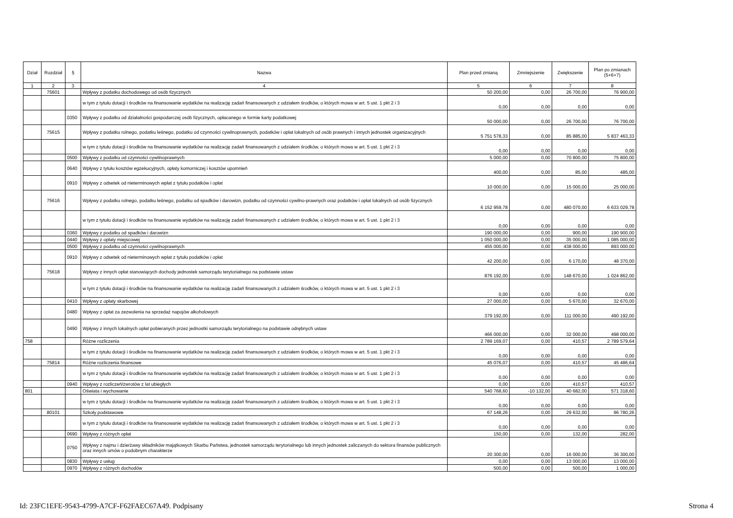| Dział | Rozdział | § | Nazwa | Plan przed zmianą | Zmniejszenie | Zwiększenie | Plan po zmianach (5+6+7) |
| --- | --- | --- | --- | --- | --- | --- | --- |
| 1 | 2 | 3 | 4 | 5 | 6 | 7 | 8 |
| | 75601 | | Wpływy z podatku dochodowego od osób fizycznych | 50 200,00 | 0,00 | 26 700,00 | 76 900,00 |
| | | | w tym z tytułu dotacji i środków na finansowanie wydatków na realizację zadań finansowanych z udziałem środków, o których mowa w art. 5 ust. 1 pkt 2 i 3 | 0,00 | 0,00 | 0,00 | 0,00 |
| | | 0350 | Wpływy z podatku od działalności gospodarczej osób fizycznych, opłacanego w formie karty podatkowej | 50 000,00 | 0,00 | 26 700,00 | 76 700,00 |
| | 75615 | | Wpływy z podatku rolnego, podatku leśnego, podatku od czynności cywilnoprawnych, podatków i opłat lokalnych od osób prawnych i innych jednostek organizacyjnych | 5 751 578,33 | 0,00 | 85 885,00 | 5 837 463,33 |
| | | | w tym z tytułu dotacji i środków na finansowanie wydatków na realizację zadań finansowanych z udziałem środków, o których mowa w art. 5 ust. 1 pkt 2 i 3 | 0,00 | 0,00 | 0,00 | 0,00 |
| | | 0500 | Wpływy z podatku od czynności cywilnoprawnych | 5 000,00 | 0,00 | 70 800,00 | 75 800,00 |
| | | 0640 | Wpływy z tytułu kosztów egzekucyjnych, opłaty komorniczej i kosztów upomnień | 400,00 | 0,00 | 85,00 | 485,00 |
| | | 0910 | Wpływy z odsetek od nieterminowych wpłat z tytułu podatków i opłat | 10 000,00 | 0,00 | 15 000,00 | 25 000,00 |
| | 75616 | | Wpływy z podatku rolnego, podatku leśnego, podatku od spadków i darowizn, podatku od czynności cywilno-prawnych oraz podatków i opłat lokalnych od osób fizycznych | 6 152 959,78 | 0,00 | 480 070,00 | 6 633 029,78 |
| | | | w tym z tytułu dotacji i środków na finansowanie wydatków na realizację zadań finansowanych z udziałem środków, o których mowa w art. 5 ust. 1 pkt 2 i 3 | 0,00 | 0,00 | 0,00 | 0,00 |
| | | 0360 | Wpływy z podatku od spadków i darowizn | 190 000,00 | 0,00 | 900,00 | 190 900,00 |
| | | 0440 | Wpływy z opłaty miejscowej | 1 050 000,00 | 0,00 | 35 000,00 | 1 085 000,00 |
| | | 0500 | Wpływy z podatku od czynności cywilnoprawnych | 455 000,00 | 0,00 | 438 000,00 | 893 000,00 |
| | | 0910 | Wpływy z odsetek od nieterminowych wpłat z tytułu podatków i opłat | 42 200,00 | 0,00 | 6 170,00 | 48 370,00 |
| | 75618 | | Wpływy z innych opłat stanowiących dochody jednostek samorządu terytorialnego na podstawie ustaw | 876 192,00 | 0,00 | 148 670,00 | 1 024 862,00 |
| | | | w tym z tytułu dotacji i środków na finansowanie wydatków na realizację zadań finansowanych z udziałem środków, o których mowa w art. 5 ust. 1 pkt 2 i 3 | 0,00 | 0,00 | 0,00 | 0,00 |
| | | 0410 | Wpływy z opłaty skarbowej | 27 000,00 | 0,00 | 5 670,00 | 32 670,00 |
| | | 0480 | Wpływy z opłat za zezwolenia na sprzedaż napojów alkoholowych | 379 192,00 | 0,00 | 111 000,00 | 490 192,00 |
| | | 0490 | Wpływy z innych lokalnych opłat pobieranych przez jednostki samorządu terytorialnego na podstawie odrębnych ustaw | 466 000,00 | 0,00 | 32 000,00 | 498 000,00 |
| 758 | | | Różne rozliczenia | 2 789 169,07 | 0,00 | 410,57 | 2 789 579,64 |
| | | | w tym z tytułu dotacji i środków na finansowanie wydatków na realizację zadań finansowanych z udziałem środków, o których mowa w art. 5 ust. 1 pkt 2 i 3 | 0,00 | 0,00 | 0,00 | 0,00 |
| | 75814 | | Różne rozliczenia finansowe | 45 076,07 | 0,00 | 410,57 | 45 486,64 |
| | | | w tym z tytułu dotacji i środków na finansowanie wydatków na realizację zadań finansowanych z udziałem środków, o których mowa w art. 5 ust. 1 pkt 2 i 3 | 0,00 | 0,00 | 0,00 | 0,00 |
| | | 0940 | Wpływy z rozliczeń/zwrotów z lat ubiegłych | 0,00 | 0,00 | 410,57 | 410,57 |
| 801 | | | Oświata i wychowanie | 540 768,60 | -10 132,00 | 40 682,00 | 571 318,60 |
| | | | w tym z tytułu dotacji i środków na finansowanie wydatków na realizację zadań finansowanych z udziałem środków, o których mowa w art. 5 ust. 1 pkt 2 i 3 | 0,00 | 0,00 | 0,00 | 0,00 |
| | 80101 | | Szkoły podstawowe | 67 148,26 | 0,00 | 29 632,00 | 96 780,26 |
| | | | w tym z tytułu dotacji i środków na finansowanie wydatków na realizację zadań finansowanych z udziałem środków, o których mowa w art. 5 ust. 1 pkt 2 i 3 | 0,00 | 0,00 | 0,00 | 0,00 |
| | | 0690 | Wpływy z różnych opłat | 150,00 | 0,00 | 132,00 | 282,00 |
| | | 0750 | Wpływy z najmu i dzierżawy składników majątkowych Skarbu Państwa, jednostek samorządu terytorialnego lub innych jednostek zaliczanych do sektora finansów publicznych oraz innych umów o podobnym charakterze | 20 300,00 | 0,00 | 16 000,00 | 36 300,00 |
| | | 0830 | Wpływy z usług | 0,00 | 0,00 | 13 000,00 | 13 000,00 |
| | | 0970 | Wpływy z różnych dochodów | 500,00 | 0,00 | 500,00 | 1 000,00 |
Id: 23FC1EFE-9543-4799-A7CF-F62FAEC67A49. Podpisany Strona 4